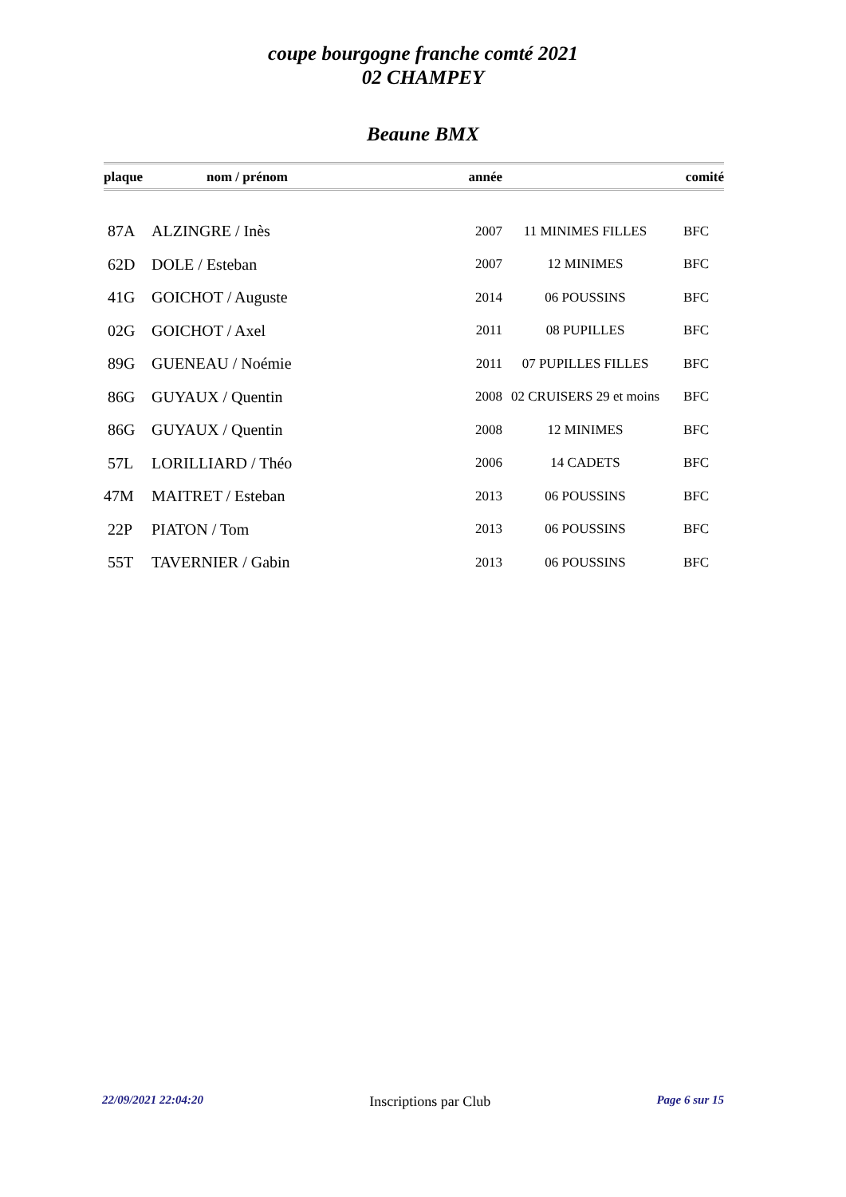coupe bourgogne franche comté 2021
02 CHAMPEY
Beaune BMX
| plaque | nom / prénom | année | | comité |
| --- | --- | --- | --- | --- |
| 87A | ALZINGRE / Inès | 2007 | 11 MINIMES FILLES | BFC |
| 62D | DOLE / Esteban | 2007 | 12 MINIMES | BFC |
| 41G | GOICHOT / Auguste | 2014 | 06 POUSSINS | BFC |
| 02G | GOICHOT / Axel | 2011 | 08 PUPILLES | BFC |
| 89G | GUENEAU / Noémie | 2011 | 07 PUPILLES FILLES | BFC |
| 86G | GUYAUX / Quentin | 2008 | 02 CRUISERS 29 et moins | BFC |
| 86G | GUYAUX / Quentin | 2008 | 12 MINIMES | BFC |
| 57L | LORILLIARD / Théo | 2006 | 14 CADETS | BFC |
| 47M | MAITRET / Esteban | 2013 | 06 POUSSINS | BFC |
| 22P | PIATON / Tom | 2013 | 06 POUSSINS | BFC |
| 55T | TAVERNIER / Gabin | 2013 | 06 POUSSINS | BFC |
22/09/2021 22:04:20 Inscriptions par Club Page 6 sur 15